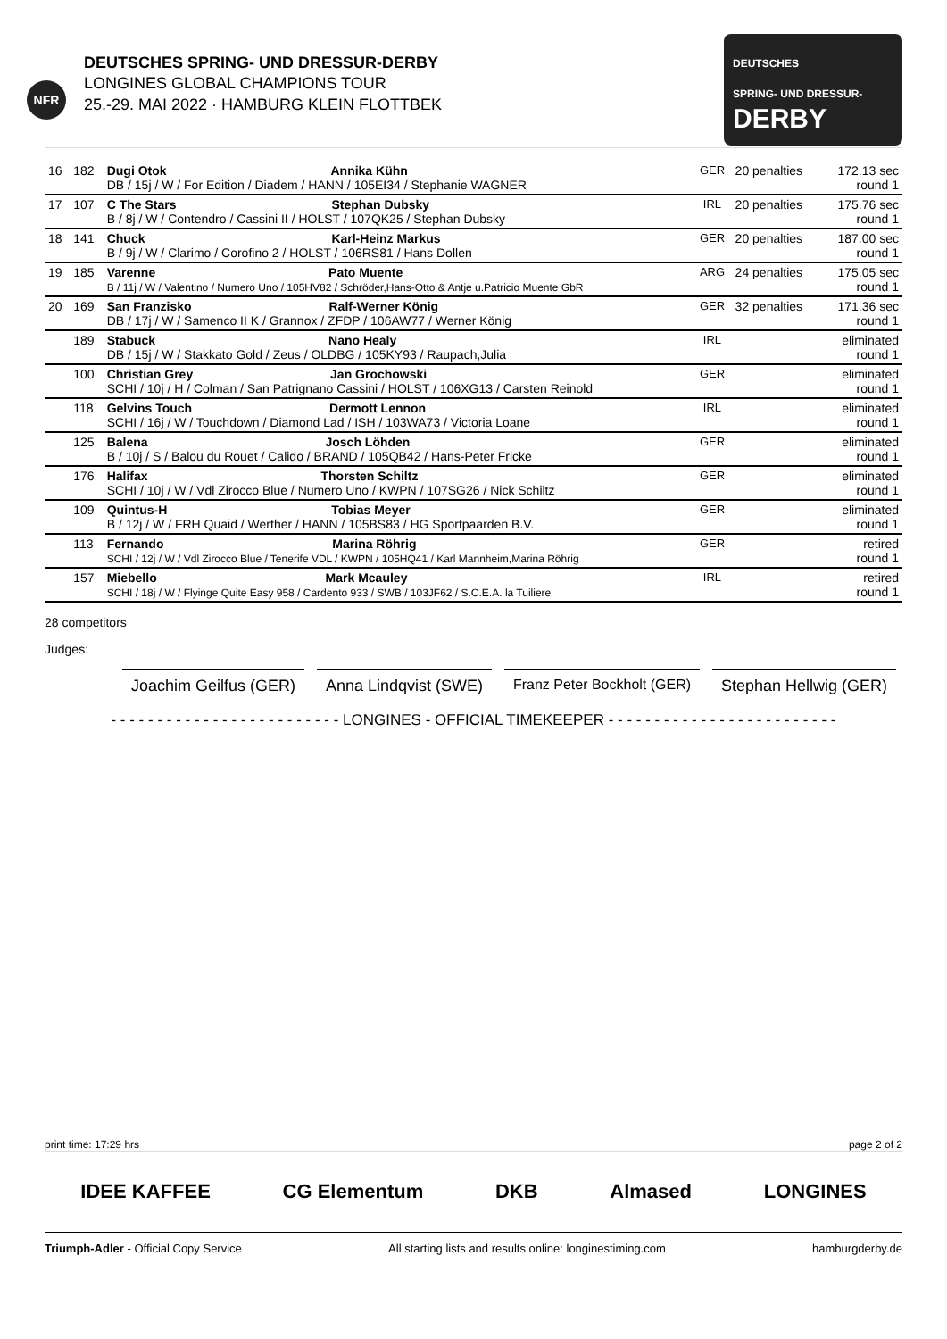NFR
DEUTSCHES SPRING- UND DRESSUR-DERBY
LONGINES GLOBAL CHAMPIONS TOUR
25.-29. MAI 2022 · HAMBURG KLEIN FLOTTBEK
DEUTSCHES
SPRING- UND DRESSUR-
DERBY
| 16 | 182 | Dugi Otok Annika Kühn DB / 15j / W / For Edition / Diadem / HANN / 105EI34 / Stephanie WAGNER | GER | 20 penalties | 172.13 sec round 1 |
| 17 | 107 | C The Stars Stephan Dubsky B / 8j / W / Contendro / Cassini II / HOLST / 107QK25 / Stephan Dubsky | IRL | 20 penalties | 175.76 sec round 1 |
| 18 | 141 | Chuck Karl-Heinz Markus B / 9j / W / Clarimo / Corofino 2 / HOLST / 106RS81 / Hans Dollen | GER | 20 penalties | 187.00 sec round 1 |
| 19 | 185 | Varenne Pato Muente B / 11j / W / Valentino / Numero Uno / 105HV82 / Schröder,Hans-Otto & Antje u.Patricio Muente GbR | ARG | 24 penalties | 175.05 sec round 1 |
| 20 | 169 | San Franzisko Ralf-Werner König DB / 17j / W / Samenco II K / Grannox / ZFDP / 106AW77 / Werner König | GER | 32 penalties | 171.36 sec round 1 |
| | 189 | Stabuck Nano Healy DB / 15j / W / Stakkato Gold / Zeus / OLDBG / 105KY93 / Raupach,Julia | IRL | | eliminated round 1 |
| | 100 | Christian Grey Jan Grochowski SCHI / 10j / H / Colman / San Patrignano Cassini / HOLST / 106XG13 / Carsten Reinold | GER | | eliminated round 1 |
| | 118 | Gelvins Touch Dermott Lennon SCHI / 16j / W / Touchdown / Diamond Lad / ISH / 103WA73 / Victoria Loane | IRL | | eliminated round 1 |
| | 125 | Balena Josch Löhden B / 10j / S / Balou du Rouet / Calido / BRAND / 105QB42 / Hans-Peter Fricke | GER | | eliminated round 1 |
| | 176 | Halifax Thorsten Schiltz SCHI / 10j / W / Vdl Zirocco Blue / Numero Uno / KWPN / 107SG26 / Nick Schiltz | GER | | eliminated round 1 |
| | 109 | Quintus-H Tobias Meyer B / 12j / W / FRH Quaid / Werther / HANN / 105BS83 / HG Sportpaarden B.V. | GER | | eliminated round 1 |
| | 113 | Fernando Marina Röhrig SCHI / 12j / W / Vdl Zirocco Blue / Tenerife VDL / KWPN / 105HQ41 / Karl Mannheim,Marina Röhrig | GER | | retired round 1 |
| | 157 | Miebello Mark Mcauley SCHI / 18j / W / Flyinge Quite Easy 958 / Cardento 933 / SWB / 103JF62 / S.C.E.A. la Tuiliere | IRL | | retired round 1 |
28 competitors
Judges:
Joachim Geilfus (GER) Anna Lindqvist (SWE) Franz Peter Bockholt (GER) Stephan Hellwig (GER)
- - - - - - - - - - - - - - - - - - - - - - - - - LONGINES - OFFICIAL TIMEKEEPER - - - - - - - - - - - - - - - - - - - - - - - - -
print time: 17:29 hrs page 2 of 2
IDEE KAFFEE CG Elementum DKB Almased LONGINES
Triumph-Adler - Official Copy Service All starting lists and results online: longinestiming.com hamburgderby.de